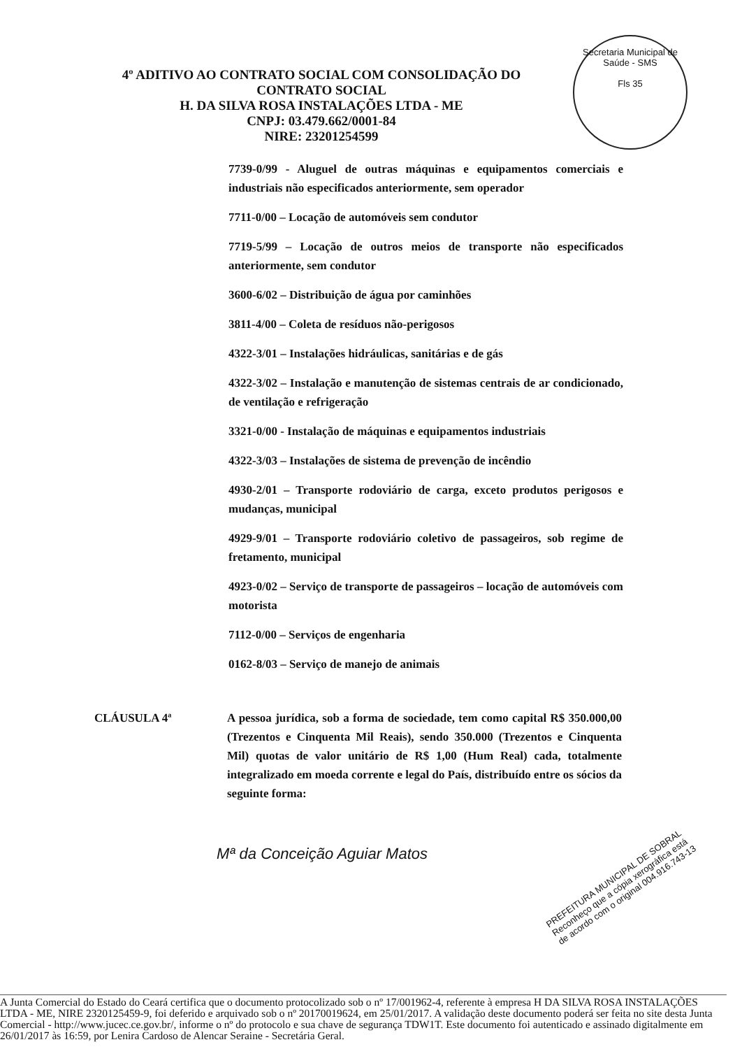Secretaria Municipal de Saúde - SMS
Fls 35
4º ADITIVO AO CONTRATO SOCIAL COM CONSOLIDAÇÃO DO
CONTRATO SOCIAL
H. DA SILVA ROSA INSTALAÇÕES LTDA - ME
CNPJ: 03.479.662/0001-84
NIRE: 23201254599
7739-0/99 - Aluguel de outras máquinas e equipamentos comerciais e industriais não especificados anteriormente, sem operador
7711-0/00 – Locação de automóveis sem condutor
7719-5/99 – Locação de outros meios de transporte não especificados anteriormente, sem condutor
3600-6/02 – Distribuição de água por caminhões
3811-4/00 – Coleta de resíduos não-perigosos
4322-3/01 – Instalações hidráulicas, sanitárias e de gás
4322-3/02 – Instalação e manutenção de sistemas centrais de ar condicionado, de ventilação e refrigeração
3321-0/00 - Instalação de máquinas e equipamentos industriais
4322-3/03 – Instalações de sistema de prevenção de incêndio
4930-2/01 – Transporte rodoviário de carga, exceto produtos perigosos e mudanças, municipal
4929-9/01 – Transporte rodoviário coletivo de passageiros, sob regime de fretamento, municipal
4923-0/02 – Serviço de transporte de passageiros – locação de automóveis com motorista
7112-0/00 – Serviços de engenharia
0162-8/03 – Serviço de manejo de animais
CLÁUSULA 4ª A pessoa jurídica, sob a forma de sociedade, tem como capital R$ 350.000,00 (Trezentos e Cinquenta Mil Reais), sendo 350.000 (Trezentos e Cinquenta Mil) quotas de valor unitário de R$ 1,00 (Hum Real) cada, totalmente integralizado em moeda corrente e legal do País, distribuído entre os sócios da seguinte forma:
Mª da Conceição Aguiar Matos
PREFEITURA MUNICIPAL DE SOBRAL Reconheço que a cópia xerográfica está de acordo com o original 004.916.743-13
A Junta Comercial do Estado do Ceará certifica que o documento protocolizado sob o nº 17/001962-4, referente à empresa H DA SILVA ROSA INSTALAÇÕES LTDA - ME, NIRE 2320125459-9, foi deferido e arquivado sob o nº 20170019624, em 25/01/2017. A validação deste documento poderá ser feita no site desta Junta Comercial - http://www.jucec.ce.gov.br/, informe o nº do protocolo e sua chave de segurança TDW1T. Este documento foi autenticado e assinado digitalmente em 26/01/2017 às 16:59, por Lenira Cardoso de Alencar Seraine - Secretária Geral.